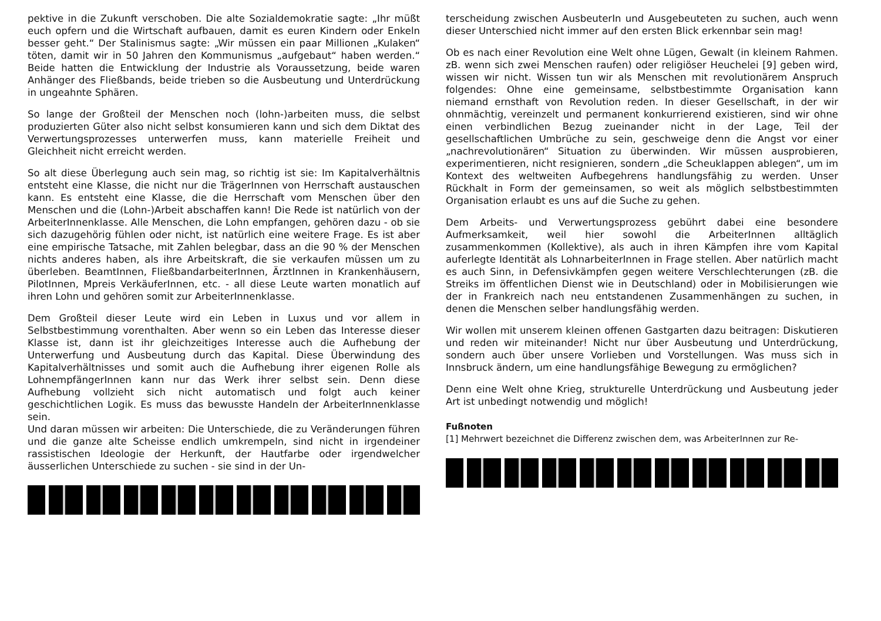pektive in die Zukunft verschoben. Die alte Sozialdemokratie sagte: „Ihr müßt euch opfern und die Wirtschaft aufbauen, damit es euren Kindern oder Enkeln besser geht.“ Der Stalinismus sagte: „Wir müssen ein paar Millionen „Kulaken“ töten, damit wir in 50 Jahren den Kommunismus „aufgebaut“ haben werden.“ Beide hatten die Entwicklung der Industrie als Voraussetzung, beide waren Anhänger des Fließbands, beide trieben so die Ausbeutung und Unterdrückung in ungeahnte Sphären.
So lange der Großteil der Menschen noch (lohn-)arbeiten muss, die selbst produzierten Güter also nicht selbst konsumieren kann und sich dem Diktat des Verwertungsprozesses unterwerfen muss, kann materielle Freiheit und Gleichheit nicht erreicht werden.
So alt diese Überlegung auch sein mag, so richtig ist sie: Im Kapitalverhältnis entsteht eine Klasse, die nicht nur die TrägerInnen von Herrschaft austauschen kann. Es entsteht eine Klasse, die die Herrschaft vom Menschen über den Menschen und die (Lohn-)Arbeit abschaffen kann! Die Rede ist natürlich von der ArbeiterInnenklasse. Alle Menschen, die Lohn empfangen, gehören dazu - ob sie sich dazugehörig fühlen oder nicht, ist natürlich eine weitere Frage. Es ist aber eine empirische Tatsache, mit Zahlen belegbar, dass an die 90 % der Menschen nichts anderes haben, als ihre Arbeitskraft, die sie verkaufen müssen um zu überleben. BeamtInnen, FließbandarbeiterInnen, ÄrztInnen in Krankenhäusern, PilotInnen, Mpreis VerkäuferInnen, etc. - all diese Leute warten monatlich auf ihren Lohn und gehören somit zur ArbeiterInnenklasse.
Dem Großteil dieser Leute wird ein Leben in Luxus und vor allem in Selbstbestimmung vorenthalten. Aber wenn so ein Leben das Interesse dieser Klasse ist, dann ist ihr gleichzeitiges Interesse auch die Aufhebung der Unterwerfung und Ausbeutung durch das Kapital. Diese Überwindung des Kapitalverhältnisses und somit auch die Aufhebung ihrer eigenen Rolle als LohnempfängerInnen kann nur das Werk ihrer selbst sein. Denn diese Aufhebung vollzieht sich nicht automatisch und folgt auch keiner geschichtlichen Logik. Es muss das bewusste Handeln der ArbeiterInnenklasse sein.
Und daran müssen wir arbeiten: Die Unterschiede, die zu Veränderungen führen und die ganze alte Scheisse endlich umkrempeln, sind nicht in irgendeiner rassistischen Ideologie der Herkunft, der Hautfarbe oder irgendwelcher äusserlichen Unterschiede zu suchen - sie sind in der Un-
terscheidung zwischen AusbeuterIn und Ausgebeuteten zu suchen, auch wenn dieser Unterschied nicht immer auf den ersten Blick erkennbar sein mag!
Ob es nach einer Revolution eine Welt ohne Lügen, Gewalt (in kleinem Rahmen. zB. wenn sich zwei Menschen raufen) oder religiöser Heuchelei [9] geben wird, wissen wir nicht. Wissen tun wir als Menschen mit revolutionärem Anspruch folgendes: Ohne eine gemeinsame, selbstbestimmte Organisation kann niemand ernsthaft von Revolution reden. In dieser Gesellschaft, in der wir ohnmächtig, vereinzelt und permanent konkurrierend existieren, sind wir ohne einen verbindlichen Bezug zueinander nicht in der Lage, Teil der gesellschaftlichen Umbrüche zu sein, geschweige denn die Angst vor einer „nachrevolutionären“ Situation zu überwinden. Wir müssen ausprobieren, experimentieren, nicht resignieren, sondern „die Scheuklappen ablegen“, um im Kontext des weltweiten Aufbegehrens handlungsfähig zu werden. Unser Rückhalt in Form der gemeinsamen, so weit als möglich selbstbestimmten Organisation erlaubt es uns auf die Suche zu gehen.
Dem Arbeits- und Verwertungsprozess gebührt dabei eine besondere Aufmerksamkeit, weil hier sowohl die ArbeiterInnen alltäglich zusammenkommen (Kollektive), als auch in ihren Kämpfen ihre vom Kapital auferlegte Identität als LohnarbeiterInnen in Frage stellen. Aber natürlich macht es auch Sinn, in Defensivkämpfen gegen weitere Verschlechterungen (zB. die Streiks im öffentlichen Dienst wie in Deutschland) oder in Mobilisierungen wie der in Frankreich nach neu entstandenen Zusammenhängen zu suchen, in denen die Menschen selber handlungsfähig werden.
Wir wollen mit unserem kleinen offenen Gastgarten dazu beitragen: Diskutieren und reden wir miteinander! Nicht nur über Ausbeutung und Unterdrückung, sondern auch über unsere Vorlieben und Vorstellungen. Was muss sich in Innsbruck ändern, um eine handlungsfähige Bewegung zu ermöglichen?
Denn eine Welt ohne Krieg, strukturelle Unterdrückung und Ausbeutung jeder Art ist unbedingt notwendig und möglich!
Fußnoten
[1] Mehrwert bezeichnet die Differenz zwischen dem, was ArbeiterInnen zur Re-